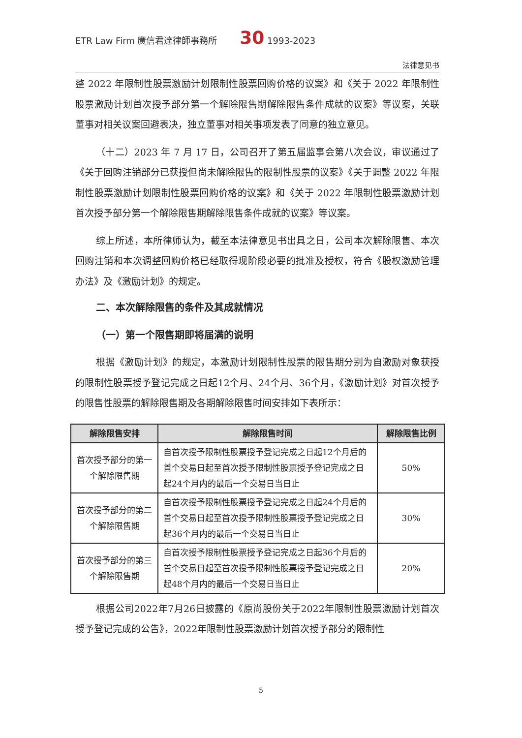ETR Law Firm 廣信君達律師事務所 30 1993-2023
法律意见书
整 2022 年限制性股票激励计划限制性股票回购价格的议案》和《关于 2022 年限制性股票激励计划首次授予部分第一个解除限售期解除限售条件成就的议案》等议案，关联董事对相关议案回避表决，独立董事对相关事项发表了同意的独立意见。
（十二）2023 年 7 月 17 日，公司召开了第五届监事会第八次会议，审议通过了《关于回购注销部分已获授但尚未解除限售的限制性股票的议案》《关于调整 2022 年限制性股票激励计划限制性股票回购价格的议案》和《关于 2022 年限制性股票激励计划首次授予部分第一个解除限售期解除限售条件成就的议案》等议案。
综上所述，本所律师认为，截至本法律意见书出具之日，公司本次解除限售、本次回购注销和本次调整回购价格已经取得现阶段必要的批准及授权，符合《股权激励管理办法》及《激励计划》的规定。
二、本次解除限售的条件及其成就情况
（一）第一个限售期即将届满的说明
根据《激励计划》的规定，本激励计划限制性股票的限售期分别为自激励对象获授的限制性股票授予登记完成之日起12个月、24个月、36个月，《激励计划》对首次授予的限售性股票的解除限售期及各期解除限售时间安排如下表所示：
| 解除限售安排 | 解除限售时间 | 解除限售比例 |
| --- | --- | --- |
| 首次授予部分的第一个解除限售期 | 自首次授予限制性股票授予登记完成之日起12个月后的首个交易日起至首次授予限制性股票授予登记完成之日起24个月内的最后一个交易日当日止 | 50% |
| 首次授予部分的第二个解除限售期 | 自首次授予限制性股票授予登记完成之日起24个月后的首个交易日起至首次授予限制性股票授予登记完成之日起36个月内的最后一个交易日当日止 | 30% |
| 首次授予部分的第三个解除限售期 | 自首次授予限制性股票授予登记完成之日起36个月后的首个交易日起至首次授予限制性股票授予登记完成之日起48个月内的最后一个交易日当日止 | 20% |
根据公司2022年7月26日披露的《原尚股份关于2022年限制性股票激励计划首次授予登记完成的公告》，2022年限制性股票激励计划首次授予部分的限制性
5